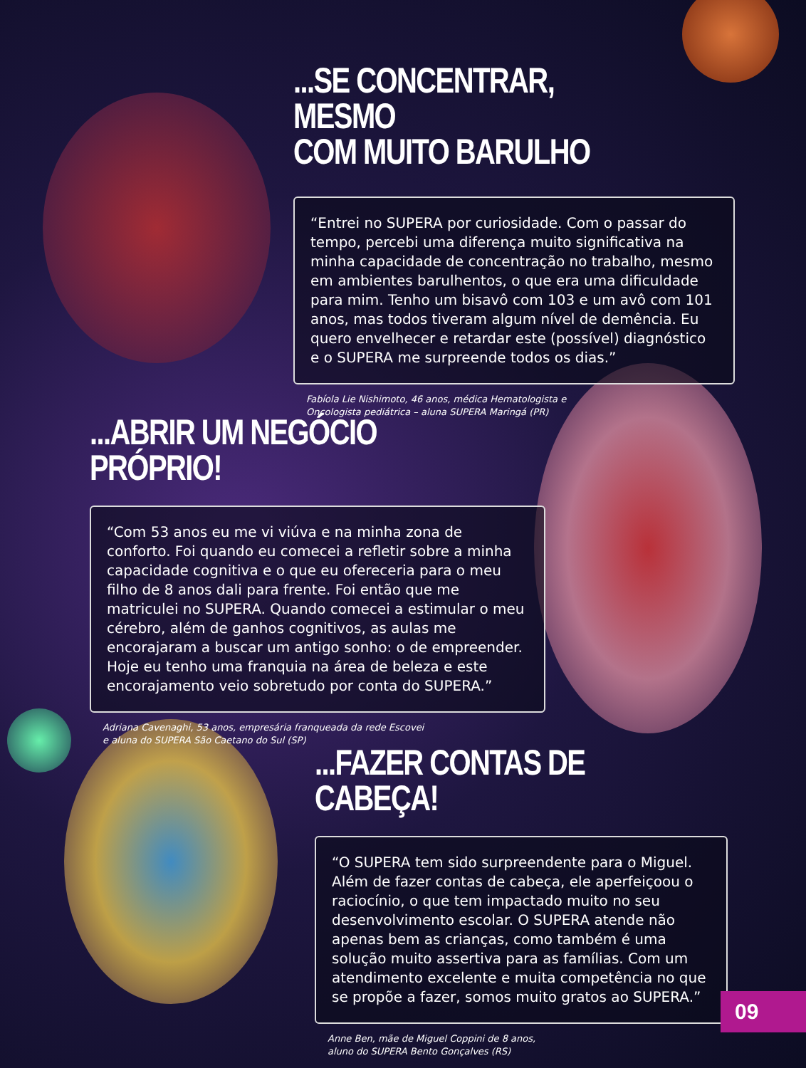...SE CONCENTRAR, MESMO
COM MUITO BARULHO
“Entrei no SUPERA por curiosidade. Com o passar do tempo, percebi uma diferença muito significativa na minha capacidade de concentração no trabalho, mesmo em ambientes barulhentos, o que era uma dificuldade para mim. Tenho um bisavô com 103 e um avô com 101 anos, mas todos tiveram algum nível de demência. Eu quero envelhecer e retardar este (possível) diagnóstico e o SUPERA me surpreende todos os dias.”
Fabíola Lie Nishimoto, 46 anos, médica Hematologista e
Oncologista pediátrica – aluna SUPERA Maringá (PR)
...ABRIR UM NEGÓCIO PRÓPRIO!
“Com 53 anos eu me vi viúva e na minha zona de conforto. Foi quando eu comecei a refletir sobre a minha capacidade cognitiva e o que eu ofereceria para o meu filho de 8 anos dali para frente. Foi então que me matriculei no SUPERA. Quando comecei a estimular o meu cérebro, além de ganhos cognitivos, as aulas me encorajaram a buscar um antigo sonho: o de empreender. Hoje eu tenho uma franquia na área de beleza e este encorajamento veio sobretudo por conta do SUPERA.”
Adriana Cavenaghi, 53 anos, empresária franqueada da rede Escovei
e aluna do SUPERA São Caetano do Sul (SP)
...FAZER CONTAS DE CABEÇA!
“O SUPERA tem sido surpreendente para o Miguel. Além de fazer contas de cabeça, ele aperfeiçoou o raciocínio, o que tem impactado muito no seu desenvolvimento escolar. O SUPERA atende não apenas bem as crianças, como também é uma solução muito assertiva para as famílias. Com um atendimento excelente e muita competência no que se propõe a fazer, somos muito gratos ao SUPERA.”
Anne Ben, mãe de Miguel Coppini de 8 anos,
aluno do SUPERA Bento Gonçalves (RS)
09